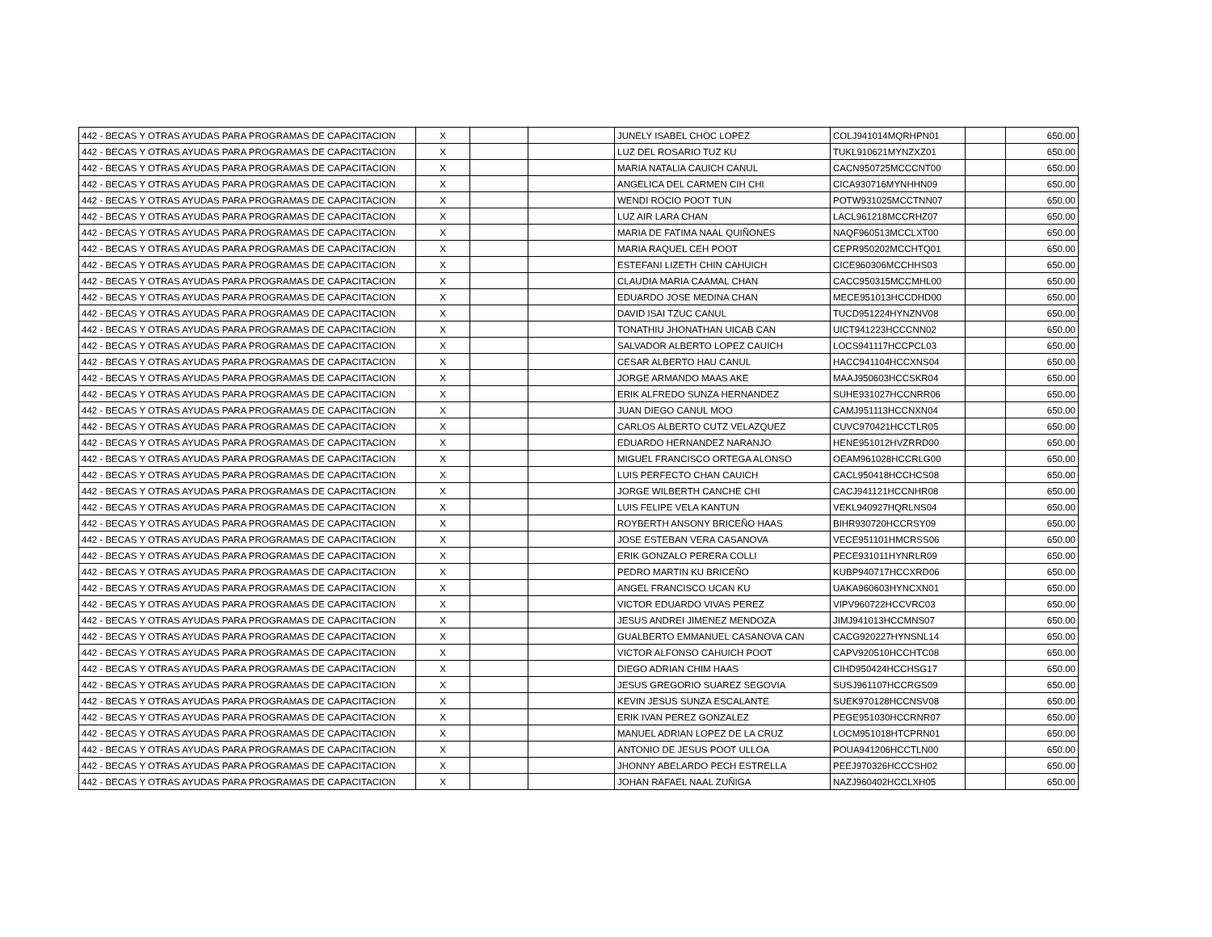| 442 - BECAS Y OTRAS AYUDAS PARA PROGRAMAS DE CAPACITACION | X | | | JUNELY ISABEL CHOC LOPEZ | COLJ941014MQRHPN01 | | 650.00 |
| 442 - BECAS Y OTRAS AYUDAS PARA PROGRAMAS DE CAPACITACION | X | | | LUZ DEL ROSARIO TUZ KU | TUKL910621MYNZXZ01 | | 650.00 |
| 442 - BECAS Y OTRAS AYUDAS PARA PROGRAMAS DE CAPACITACION | X | | | MARIA NATALIA CAUICH CANUL | CACN950725MCCCNT00 | | 650.00 |
| 442 - BECAS Y OTRAS AYUDAS PARA PROGRAMAS DE CAPACITACION | X | | | ANGELICA DEL CARMEN CIH CHI | CICA930716MYNHHN09 | | 650.00 |
| 442 - BECAS Y OTRAS AYUDAS PARA PROGRAMAS DE CAPACITACION | X | | | WENDI ROCIO POOT TUN | POTW931025MCCTNN07 | | 650.00 |
| 442 - BECAS Y OTRAS AYUDAS PARA PROGRAMAS DE CAPACITACION | X | | | LUZ AIR LARA CHAN | LACL961218MCCRHZ07 | | 650.00 |
| 442 - BECAS Y OTRAS AYUDAS PARA PROGRAMAS DE CAPACITACION | X | | | MARIA DE FATIMA NAAL QUIÑONES | NAQF960513MCCLXT00 | | 650.00 |
| 442 - BECAS Y OTRAS AYUDAS PARA PROGRAMAS DE CAPACITACION | X | | | MARIA RAQUEL CEH POOT | CEPR950202MCCHTQ01 | | 650.00 |
| 442 - BECAS Y OTRAS AYUDAS PARA PROGRAMAS DE CAPACITACION | X | | | ESTEFANI LIZETH CHIN CAHUICH | CICE960306MCCHHS03 | | 650.00 |
| 442 - BECAS Y OTRAS AYUDAS PARA PROGRAMAS DE CAPACITACION | X | | | CLAUDIA MARIA CAAMAL CHAN | CACC950315MCCMHL00 | | 650.00 |
| 442 - BECAS Y OTRAS AYUDAS PARA PROGRAMAS DE CAPACITACION | X | | | EDUARDO JOSE MEDINA CHAN | MECE951013HCCDHD00 | | 650.00 |
| 442 - BECAS Y OTRAS AYUDAS PARA PROGRAMAS DE CAPACITACION | X | | | DAVID ISAI TZUC CANUL | TUCD951224HYNZNV08 | | 650.00 |
| 442 - BECAS Y OTRAS AYUDAS PARA PROGRAMAS DE CAPACITACION | X | | | TONATHIU JHONATHAN UICAB CAN | UICT941223HCCCNN02 | | 650.00 |
| 442 - BECAS Y OTRAS AYUDAS PARA PROGRAMAS DE CAPACITACION | X | | | SALVADOR ALBERTO LOPEZ CAUICH | LOCS941117HCCPCL03 | | 650.00 |
| 442 - BECAS Y OTRAS AYUDAS PARA PROGRAMAS DE CAPACITACION | X | | | CESAR ALBERTO HAU CANUL | HACC941104HCCXNS04 | | 650.00 |
| 442 - BECAS Y OTRAS AYUDAS PARA PROGRAMAS DE CAPACITACION | X | | | JORGE ARMANDO MAAS AKE | MAAJ950603HCCSKR04 | | 650.00 |
| 442 - BECAS Y OTRAS AYUDAS PARA PROGRAMAS DE CAPACITACION | X | | | ERIK ALFREDO SUNZA HERNANDEZ | SUHE931027HCCNRR06 | | 650.00 |
| 442 - BECAS Y OTRAS AYUDAS PARA PROGRAMAS DE CAPACITACION | X | | | JUAN DIEGO CANUL MOO | CAMJ951113HCCNXN04 | | 650.00 |
| 442 - BECAS Y OTRAS AYUDAS PARA PROGRAMAS DE CAPACITACION | X | | | CARLOS ALBERTO CUTZ VELAZQUEZ | CUVC970421HCCTLR05 | | 650.00 |
| 442 - BECAS Y OTRAS AYUDAS PARA PROGRAMAS DE CAPACITACION | X | | | EDUARDO HERNANDEZ NARANJO | HENE951012HVZRRD00 | | 650.00 |
| 442 - BECAS Y OTRAS AYUDAS PARA PROGRAMAS DE CAPACITACION | X | | | MIGUEL FRANCISCO ORTEGA ALONSO | OEAM961028HCCRLG00 | | 650.00 |
| 442 - BECAS Y OTRAS AYUDAS PARA PROGRAMAS DE CAPACITACION | X | | | LUIS PERFECTO CHAN CAUICH | CACL950418HCCHCS08 | | 650.00 |
| 442 - BECAS Y OTRAS AYUDAS PARA PROGRAMAS DE CAPACITACION | X | | | JORGE WILBERTH CANCHE CHI | CACJ941121HCCNHR08 | | 650.00 |
| 442 - BECAS Y OTRAS AYUDAS PARA PROGRAMAS DE CAPACITACION | X | | | LUIS FELIPE VELA KANTUN | VEKL940927HQRLNS04 | | 650.00 |
| 442 - BECAS Y OTRAS AYUDAS PARA PROGRAMAS DE CAPACITACION | X | | | ROYBERTH ANSONY BRICEÑO HAAS | BIHR930720HCCRSY09 | | 650.00 |
| 442 - BECAS Y OTRAS AYUDAS PARA PROGRAMAS DE CAPACITACION | X | | | JOSE ESTEBAN VERA CASANOVA | VECE951101HMCRSS06 | | 650.00 |
| 442 - BECAS Y OTRAS AYUDAS PARA PROGRAMAS DE CAPACITACION | X | | | ERIK GONZALO PERERA COLLI | PECE931011HYNRLR09 | | 650.00 |
| 442 - BECAS Y OTRAS AYUDAS PARA PROGRAMAS DE CAPACITACION | X | | | PEDRO MARTIN KU BRICEÑO | KUBP940717HCCXRD06 | | 650.00 |
| 442 - BECAS Y OTRAS AYUDAS PARA PROGRAMAS DE CAPACITACION | X | | | ANGEL FRANCISCO UCAN KU | UAKA960603HYNCXN01 | | 650.00 |
| 442 - BECAS Y OTRAS AYUDAS PARA PROGRAMAS DE CAPACITACION | X | | | VICTOR EDUARDO VIVAS PEREZ | VIPV960722HCCVRC03 | | 650.00 |
| 442 - BECAS Y OTRAS AYUDAS PARA PROGRAMAS DE CAPACITACION | X | | | JESUS ANDREI JIMENEZ MENDOZA | JIMJ941013HCCMNS07 | | 650.00 |
| 442 - BECAS Y OTRAS AYUDAS PARA PROGRAMAS DE CAPACITACION | X | | | GUALBERTO EMMANUEL CASANOVA CAN | CACG920227HYNSNL14 | | 650.00 |
| 442 - BECAS Y OTRAS AYUDAS PARA PROGRAMAS DE CAPACITACION | X | | | VICTOR ALFONSO CAHUICH POOT | CAPV920510HCCHTC08 | | 650.00 |
| 442 - BECAS Y OTRAS AYUDAS PARA PROGRAMAS DE CAPACITACION | X | | | DIEGO ADRIAN CHIM HAAS | CIHD950424HCCHSG17 | | 650.00 |
| 442 - BECAS Y OTRAS AYUDAS PARA PROGRAMAS DE CAPACITACION | X | | | JESUS GREGORIO SUAREZ SEGOVIA | SUSJ961107HCCRGS09 | | 650.00 |
| 442 - BECAS Y OTRAS AYUDAS PARA PROGRAMAS DE CAPACITACION | X | | | KEVIN JESUS SUNZA ESCALANTE | SUEK970128HCCNSV08 | | 650.00 |
| 442 - BECAS Y OTRAS AYUDAS PARA PROGRAMAS DE CAPACITACION | X | | | ERIK IVAN PEREZ GONZALEZ | PEGE951030HCCRNR07 | | 650.00 |
| 442 - BECAS Y OTRAS AYUDAS PARA PROGRAMAS DE CAPACITACION | X | | | MANUEL ADRIAN LOPEZ DE LA CRUZ | LOCM951018HTCPRN01 | | 650.00 |
| 442 - BECAS Y OTRAS AYUDAS PARA PROGRAMAS DE CAPACITACION | X | | | ANTONIO DE JESUS POOT ULLOA | POUA941206HCCTLN00 | | 650.00 |
| 442 - BECAS Y OTRAS AYUDAS PARA PROGRAMAS DE CAPACITACION | X | | | JHONNY ABELARDO PECH ESTRELLA | PEEJ970326HCCCSH02 | | 650.00 |
| 442 - BECAS Y OTRAS AYUDAS PARA PROGRAMAS DE CAPACITACION | X | | | JOHAN RAFAEL NAAL ZUÑIGA | NAZJ960402HCCLXH05 | | 650.00 |